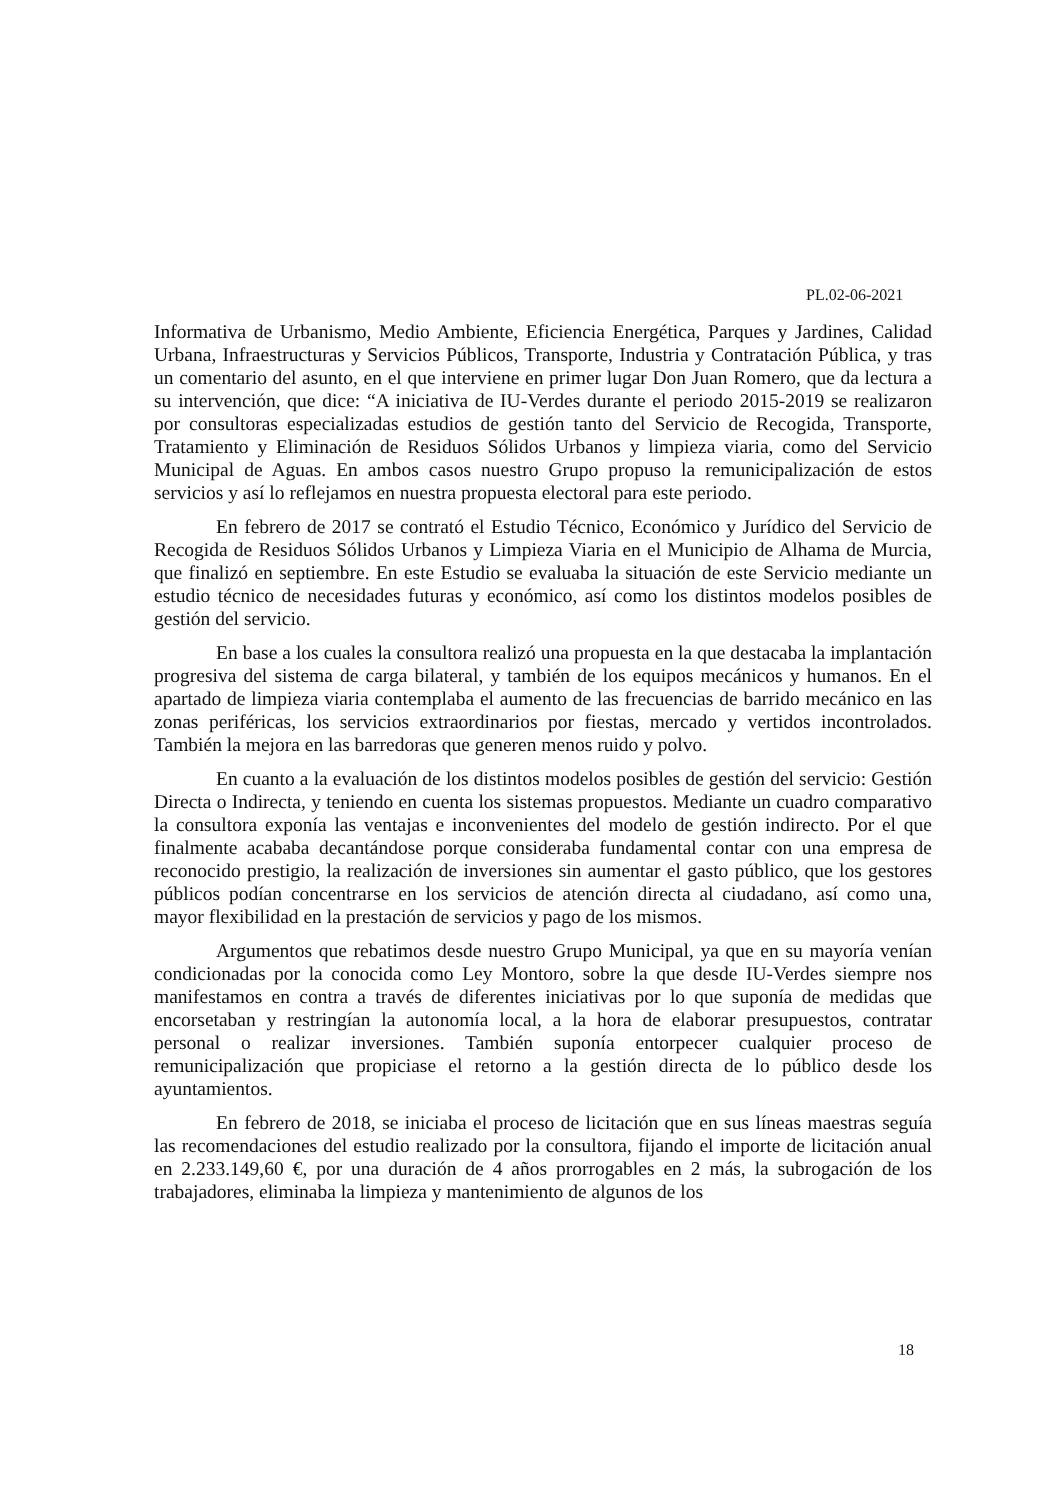PL.02-06-2021
Informativa de Urbanismo, Medio Ambiente, Eficiencia Energética, Parques y Jardines, Calidad Urbana, Infraestructuras y Servicios Públicos, Transporte, Industria y Contratación Pública, y tras un comentario del asunto, en el que interviene en primer lugar Don Juan Romero, que da lectura a su intervención, que dice: “A iniciativa de IU-Verdes durante el periodo 2015-2019 se realizaron por consultoras especializadas estudios de gestión tanto del Servicio de Recogida, Transporte, Tratamiento y Eliminación de Residuos Sólidos Urbanos y limpieza viaria, como del Servicio Municipal de Aguas. En ambos casos nuestro Grupo propuso la remunicipalización de estos servicios y así lo reflejamos en nuestra propuesta electoral para este periodo.
En febrero de 2017 se contrató el Estudio Técnico, Económico y Jurídico del Servicio de Recogida de Residuos Sólidos Urbanos y Limpieza Viaria en el Municipio de Alhama de Murcia, que finalizó en septiembre. En este Estudio se evaluaba la situación de este Servicio mediante un estudio técnico de necesidades futuras y económico, así como los distintos modelos posibles de gestión del servicio.
En base a los cuales la consultora realizó una propuesta en la que destacaba la implantación progresiva del sistema de carga bilateral, y también de los equipos mecánicos y humanos. En el apartado de limpieza viaria contemplaba el aumento de las frecuencias de barrido mecánico en las zonas periféricas, los servicios extraordinarios por fiestas, mercado y vertidos incontrolados. También la mejora en las barredoras que generen menos ruido y polvo.
En cuanto a la evaluación de los distintos modelos posibles de gestión del servicio: Gestión Directa o Indirecta, y teniendo en cuenta los sistemas propuestos. Mediante un cuadro comparativo la consultora exponía las ventajas e inconvenientes del modelo de gestión indirecto. Por el que finalmente acababa decantándose porque consideraba fundamental contar con una empresa de reconocido prestigio, la realización de inversiones sin aumentar el gasto público, que los gestores públicos podían concentrarse en los servicios de atención directa al ciudadano, así como una, mayor flexibilidad en la prestación de servicios y pago de los mismos.
Argumentos que rebatimos desde nuestro Grupo Municipal, ya que en su mayoría venían condicionadas por la conocida como Ley Montoro, sobre la que desde IU-Verdes siempre nos manifestamos en contra a través de diferentes iniciativas por lo que suponía de medidas que encorsetaban y restringían la autonomía local, a la hora de elaborar presupuestos, contratar personal o realizar inversiones. También suponía entorpecer cualquier proceso de remunicipalización que propiciase el retorno a la gestión directa de lo público desde los ayuntamientos.
En febrero de 2018, se iniciaba el proceso de licitación que en sus líneas maestras seguía las recomendaciones del estudio realizado por la consultora, fijando el importe de licitación anual en 2.233.149,60 €, por una duración de 4 años prorrogables en 2 más, la subrogación de los trabajadores, eliminaba la limpieza y mantenimiento de algunos de los
18